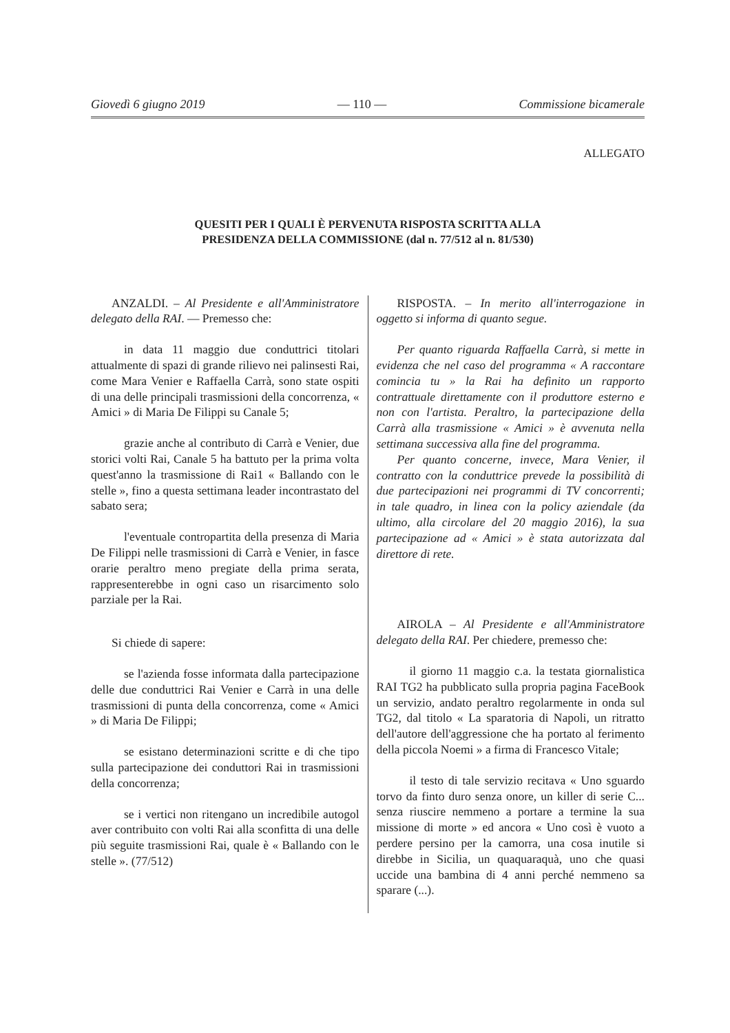Giovedì 6 giugno 2019 — 110 — Commissione bicamerale
ALLEGATO
QUESITI PER I QUALI È PERVENUTA RISPOSTA SCRITTA ALLA
PRESIDENZA DELLA COMMISSIONE (dal n. 77/512 al n. 81/530)
ANZALDI. – Al Presidente e all'Amministratore delegato della RAI. — Premesso che:
in data 11 maggio due conduttrici titolari attualmente di spazi di grande rilievo nei palinsesti Rai, come Mara Venier e Raffaella Carrà, sono state ospiti di una delle principali trasmissioni della concorrenza, « Amici » di Maria De Filippi su Canale 5;
grazie anche al contributo di Carrà e Venier, due storici volti Rai, Canale 5 ha battuto per la prima volta quest'anno la trasmissione di Rai1 « Ballando con le stelle », fino a questa settimana leader incontrastato del sabato sera;
l'eventuale contropartita della presenza di Maria De Filippi nelle trasmissioni di Carrà e Venier, in fasce orarie peraltro meno pregiate della prima serata, rappresenterebbe in ogni caso un risarcimento solo parziale per la Rai.
Si chiede di sapere:
se l'azienda fosse informata dalla partecipazione delle due conduttrici Rai Venier e Carrà in una delle trasmissioni di punta della concorrenza, come « Amici » di Maria De Filippi;
se esistano determinazioni scritte e di che tipo sulla partecipazione dei conduttori Rai in trasmissioni della concorrenza;
se i vertici non ritengano un incredibile autogol aver contribuito con volti Rai alla sconfitta di una delle più seguite trasmissioni Rai, quale è « Ballando con le stelle ». (77/512)
RISPOSTA. – In merito all'interrogazione in oggetto si informa di quanto segue.
Per quanto riguarda Raffaella Carrà, si mette in evidenza che nel caso del programma « A raccontare comincia tu » la Rai ha definito un rapporto contrattuale direttamente con il produttore esterno e non con l'artista. Peraltro, la partecipazione della Carrà alla trasmissione « Amici » è avvenuta nella settimana successiva alla fine del programma.
Per quanto concerne, invece, Mara Venier, il contratto con la conduttrice prevede la possibilità di due partecipazioni nei programmi di TV concorrenti; in tale quadro, in linea con la policy aziendale (da ultimo, alla circolare del 20 maggio 2016), la sua partecipazione ad « Amici » è stata autorizzata dal direttore di rete.
AIROLA – Al Presidente e all'Amministratore delegato della RAI. Per chiedere, premesso che:
il giorno 11 maggio c.a. la testata giornalistica RAI TG2 ha pubblicato sulla propria pagina FaceBook un servizio, andato peraltro regolarmente in onda sul TG2, dal titolo « La sparatoria di Napoli, un ritratto dell'autore dell'aggressione che ha portato al ferimento della piccola Noemi » a firma di Francesco Vitale;
il testo di tale servizio recitava « Uno sguardo torvo da finto duro senza onore, un killer di serie C... senza riuscire nemmeno a portare a termine la sua missione di morte » ed ancora « Uno così è vuoto a perdere persino per la camorra, una cosa inutile si direbbe in Sicilia, un quaquaraquà, uno che quasi uccide una bambina di 4 anni perché nemmeno sa sparare (...).